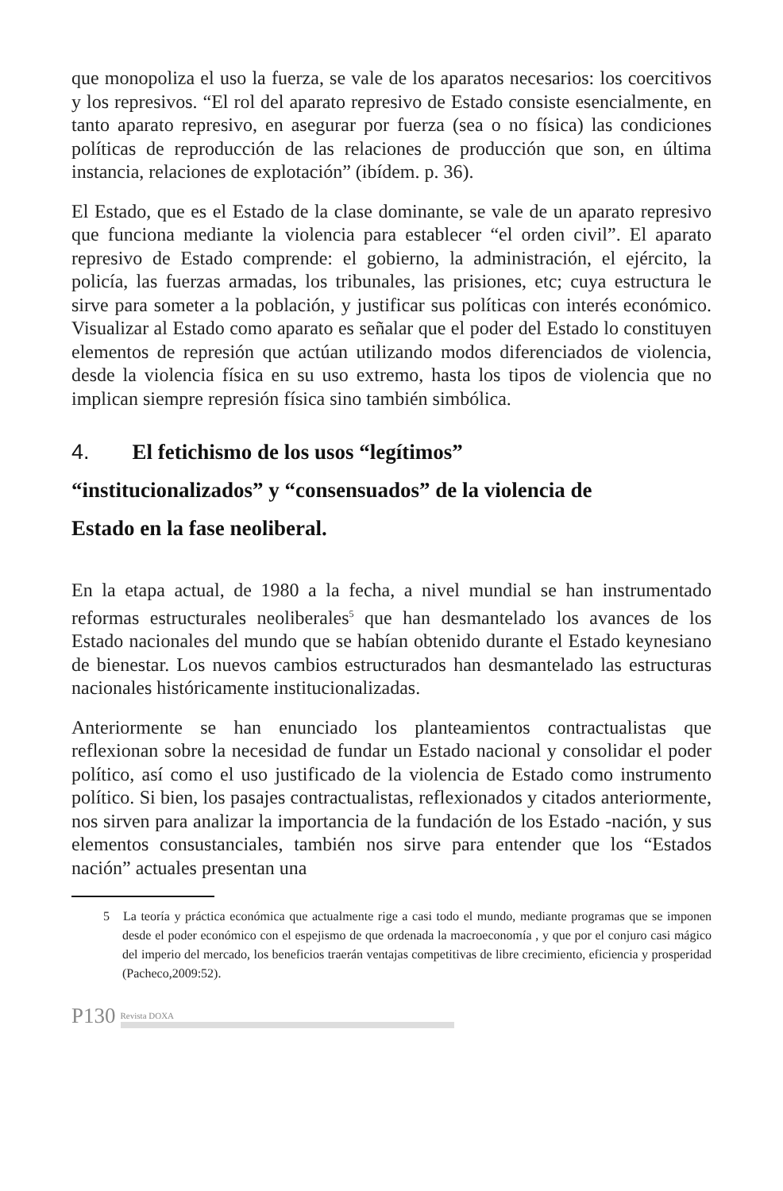que monopoliza el uso la fuerza, se vale de los aparatos necesarios: los coercitivos y los represivos. “El rol del aparato represivo de Estado consiste esencialmente, en tanto aparato represivo, en asegurar por fuerza (sea o no física) las condiciones políticas de reproducción de las relaciones de producción que son, en última instancia, relaciones de explotación” (ibídem. p. 36).
El Estado, que es el Estado de la clase dominante, se vale de un aparato represivo que funciona mediante la violencia para establecer “el orden civil”. El aparato represivo de Estado comprende: el gobierno, la administración, el ejército, la policía, las fuerzas armadas, los tribunales, las prisiones, etc; cuya estructura le sirve para someter a la población, y justificar sus políticas con interés económico. Visualizar al Estado como aparato es señalar que el poder del Estado lo constituyen elementos de represión que actúan utilizando modos diferenciados de violencia, desde la violencia física en su uso extremo, hasta los tipos de violencia que no implican siempre represión física sino también simbólica.
4. El fetichismo de los usos “legítimos”
“institucionalizados” y “consensuados” de la violencia de
Estado en la fase neoliberal.
En la etapa actual, de 1980 a la fecha, a nivel mundial se han instrumentado reformas estructurales neoliberales<sup>5</sup> que han desmantelado los avances de los Estado nacionales del mundo que se habían obtenido durante el Estado keynesiano de bienestar. Los nuevos cambios estructurados han desmantelado las estructuras nacionales históricamente institucionalizadas.
Anteriormente se han enunciado los planteamientos contractualistas que reflexionan sobre la necesidad de fundar un Estado nacional y consolidar el poder político, así como el uso justificado de la violencia de Estado como instrumento político. Si bien, los pasajes contractualistas, reflexionados y citados anteriormente, nos sirven para analizar la importancia de la fundación de los Estado -nación, y sus elementos consustanciales, también nos sirve para entender que los “Estados nación” actuales presentan una
5 La teoría y práctica económica que actualmente rige a casi todo el mundo, mediante programas que se imponen desde el poder económico con el espejismo de que ordenada la macroeconomía , y que por el conjuro casi mágico del imperio del mercado, los beneficios traerán ventajas competitivas de libre crecimiento, eficiencia y prosperidad (Pacheco,2009:52).
P130 Revista DOXA